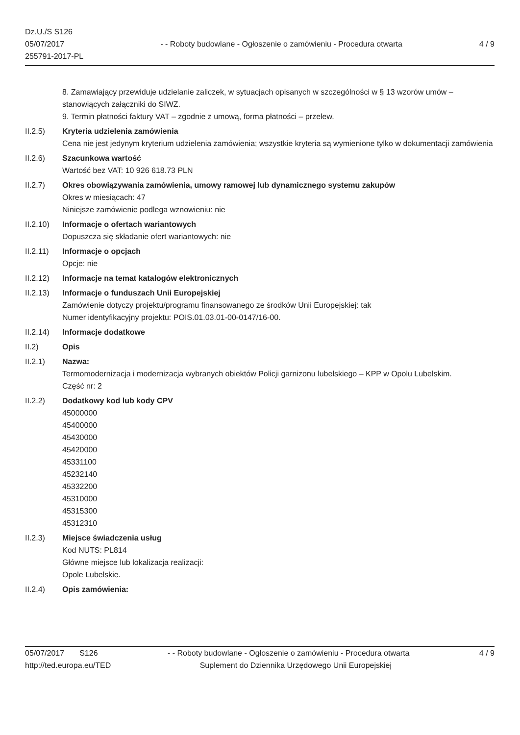Dz.U./S S126
05/07/2017
255791-2017-PL
- - Roboty budowlane - Ogłoszenie o zamówieniu - Procedura otwarta
4 / 9
8. Zamawiający przewiduje udzielanie zaliczek, w sytuacjach opisanych w szczególności w § 13 wzorów umów – stanowiących załączniki do SIWZ.
9. Termin płatności faktury VAT – zgodnie z umową, forma płatności – przelew.
II.2.5) Kryteria udzielenia zamówienia
Cena nie jest jedynym kryterium udzielenia zamówienia; wszystkie kryteria są wymienione tylko w dokumentacji zamówienia
II.2.6) Szacunkowa wartość
Wartość bez VAT: 10 926 618.73 PLN
II.2.7) Okres obowiązywania zamówienia, umowy ramowej lub dynamicznego systemu zakupów
Okres w miesiącach: 47
Niniejsze zamówienie podlega wznowieniu: nie
II.2.10)
Informacje o ofertach wariantowych
Dopuszcza się składanie ofert wariantowych: nie
II.2.11)
Informacje o opcjach
Opcje: nie
II.2.12)
Informacje na temat katalogów elektronicznych
II.2.13)
Informacje o funduszach Unii Europejskiej
Zamówienie dotyczy projektu/programu finansowanego ze środków Unii Europejskiej: tak
Numer identyfikacyjny projektu: POIS.01.03.01-00-0147/16-00.
II.2.14)
Informacje dodatkowe
II.2) Opis
II.2.1) Nazwa:
Termomodernizacja i modernizacja wybranych obiektów Policji garnizonu lubelskiego – KPP w Opolu Lubelskim.
Część nr: 2
II.2.2) Dodatkowy kod lub kody CPV
45000000
45400000
45430000
45420000
45331100
45232140
45332200
45310000
45315300
45312310
II.2.3) Miejsce świadczenia usług
Kod NUTS: PL814
Główne miejsce lub lokalizacja realizacji:
Opole Lubelskie.
II.2.4) Opis zamówienia:
05/07/2017 S126 - - Roboty budowlane - Ogłoszenie o zamówieniu - Procedura otwarta
4 / 9
http://ted.europa.eu/TED Suplement do Dziennika Urzędowego Unii Europejskiej